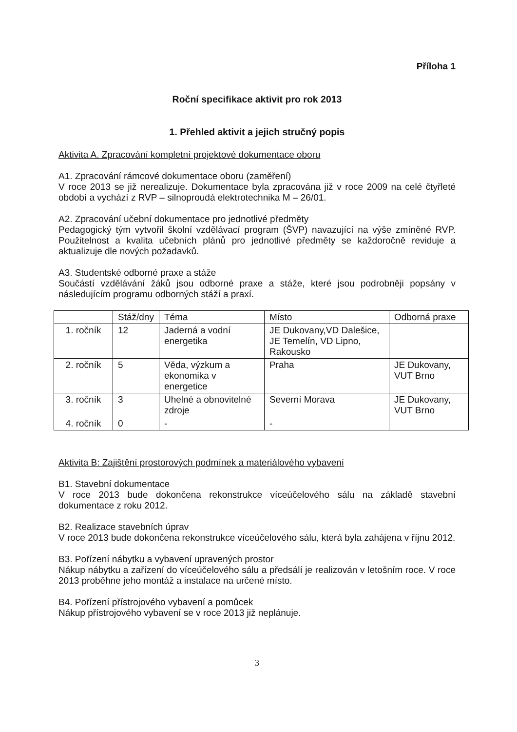Příloha 1
Roční specifikace aktivit pro rok 2013
1. Přehled aktivit a jejich stručný popis
Aktivita A. Zpracování kompletní projektové dokumentace oboru
A1. Zpracování rámcové dokumentace oboru (zaměření)
V roce 2013 se již nerealizuje. Dokumentace byla zpracována již v roce 2009 na celé čtyřleté období a vychází z RVP – silnoproudá elektrotechnika M – 26/01.
A2. Zpracování učební dokumentace pro jednotlivé předměty
Pedagogický tým vytvořil školní vzdělávací program (ŠVP) navazující na výše zmíněné RVP. Použitelnost a kvalita učebních plánů pro jednotlivé předměty se každoročně reviduje a aktualizuje dle nových požadavků.
A3. Studentské odborné praxe a stáže
Součástí vzdělávání žáků jsou odborné praxe a stáže, které jsou podrobněji popsány v následujícím programu odborných stáží a praxí.
| | Stáž/dny | Téma | Místo | Odborná praxe |
| 1. ročník | 12 | Jaderná a vodní energetika | JE Dukovany,VD Dalešice, JE Temelín, VD Lipno, Rakousko | |
| 2. ročník | 5 | Věda, výzkum a ekonomika v energetice | Praha | JE Dukovany, VUT Brno |
| 3. ročník | 3 | Uhelné a obnovitelné zdroje | Severní Morava | JE Dukovany, VUT Brno |
| 4. ročník | 0 | - | - | |
Aktivita B: Zajištění prostorových podmínek a materiálového vybavení
B1. Stavební dokumentace
V roce 2013 bude dokončena rekonstrukce víceúčelového sálu na základě stavební dokumentace z roku 2012.
B2. Realizace stavebních úprav
V roce 2013 bude dokončena rekonstrukce víceúčelového sálu, která byla zahájena v říjnu 2012.
B3. Pořízení nábytku a vybavení upravených prostor
Nákup nábytku a zařízení do víceúčelového sálu a předsálí je realizován v letošním roce. V roce 2013 proběhne jeho montáž a instalace na určené místo.
B4. Pořízení přístrojového vybavení a pomůcek
Nákup přístrojového vybavení se v roce 2013 již neplánuje.
3